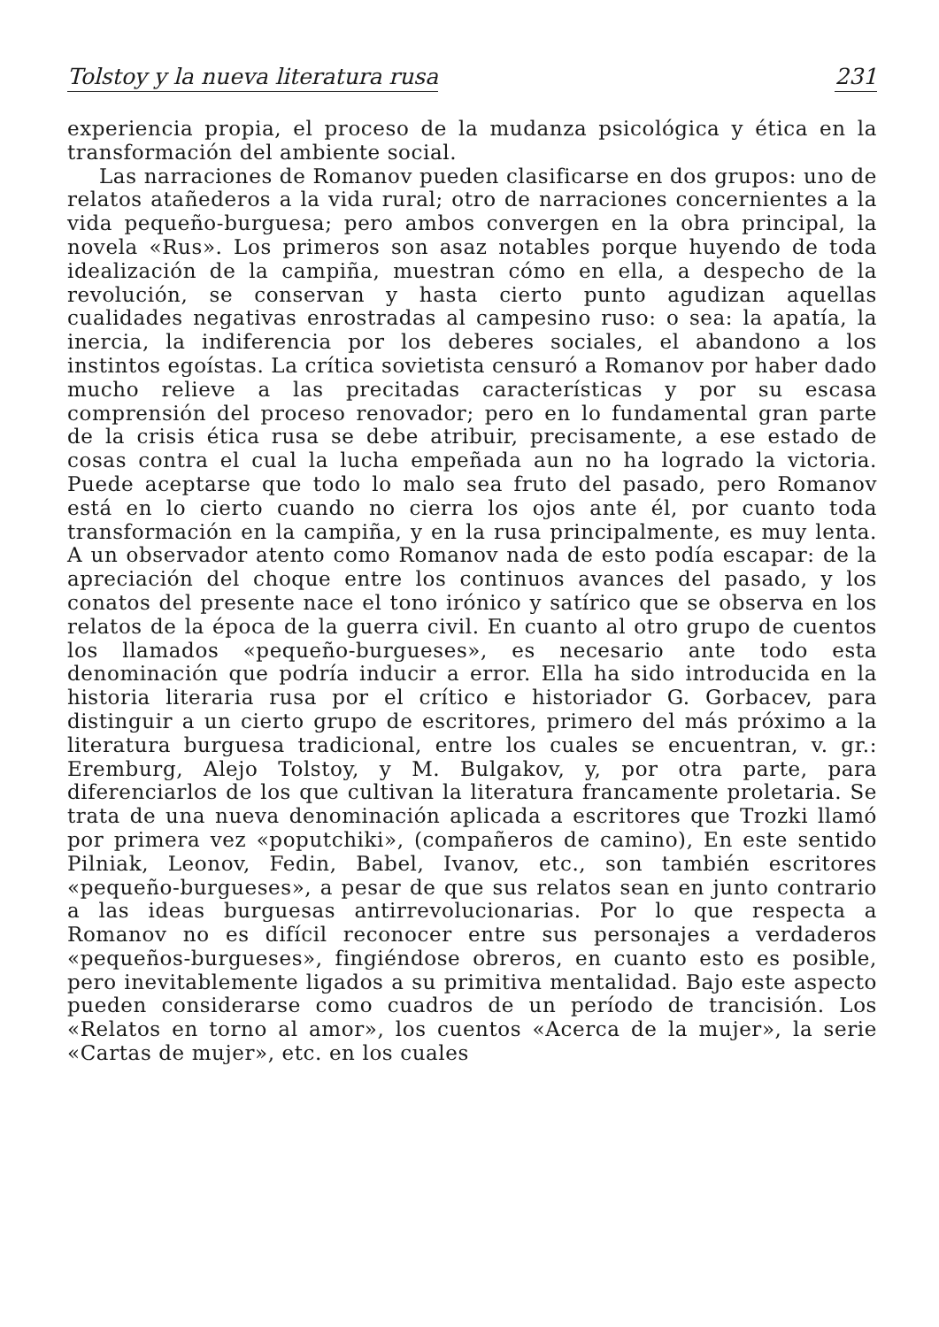Tolstoy y la nueva literatura rusa 231
experiencia propia, el proceso de la mudanza psicológica y ética en la transformación del ambiente social.
Las narraciones de Romanov pueden clasificarse en dos grupos: uno de relatos atañederos a la vida rural; otro de narraciones concernientes a la vida pequeño-burguesa; pero ambos convergen en la obra principal, la novela «Rus». Los primeros son asaz notables porque huyendo de toda idealización de la campiña, muestran cómo en ella, a despecho de la revolución, se conservan y hasta cierto punto agudizan aquellas cualidades negativas enrostradas al campesino ruso: o sea: la apatía, la inercia, la indiferencia por los deberes sociales, el abandono a los instintos egoístas. La crítica sovietista censuró a Romanov por haber dado mucho relieve a las precitadas características y por su escasa comprensión del proceso renovador; pero en lo fundamental gran parte de la crisis ética rusa se debe atribuir, precisamente, a ese estado de cosas contra el cual la lucha empeñada aun no ha logrado la victoria. Puede aceptarse que todo lo malo sea fruto del pasado, pero Romanov está en lo cierto cuando no cierra los ojos ante él, por cuanto toda transformación en la campiña, y en la rusa principalmente, es muy lenta. A un observador atento como Romanov nada de esto podía escapar: de la apreciación del choque entre los continuos avances del pasado, y los conatos del presente nace el tono irónico y satírico que se observa en los relatos de la época de la guerra civil. En cuanto al otro grupo de cuentos los llamados «pequeño-burgueses», es necesario ante todo esta denominación que podría inducir a error. Ella ha sido introducida en la historia literaria rusa por el crítico e historiador G. Gorbacev, para distinguir a un cierto grupo de escritores, primero del más próximo a la literatura burguesa tradicional, entre los cuales se encuentran, v. gr.: Eremburg, Alejo Tolstoy, y M. Bulgakov, y, por otra parte, para diferenciarlos de los que cultivan la literatura francamente proletaria. Se trata de una nueva denominación aplicada a escritores que Trozki llamó por primera vez «poputchiki», (compañeros de camino), En este sentido Pilniak, Leonov, Fedin, Babel, Ivanov, etc., son también escritores «pequeño-burgueses», a pesar de que sus relatos sean en junto contrario a las ideas burguesas antirrevolucionarias. Por lo que respecta a Romanov no es difícil reconocer entre sus personajes a verdaderos «pequeños-burgueses», fingiéndose obreros, en cuanto esto es posible, pero inevitablemente ligados a su primitiva mentalidad. Bajo este aspecto pueden considerarse como cuadros de un período de trancisión. Los «Relatos en torno al amor», los cuentos «Acerca de la mujer», la serie «Cartas de mujer», etc. en los cuales